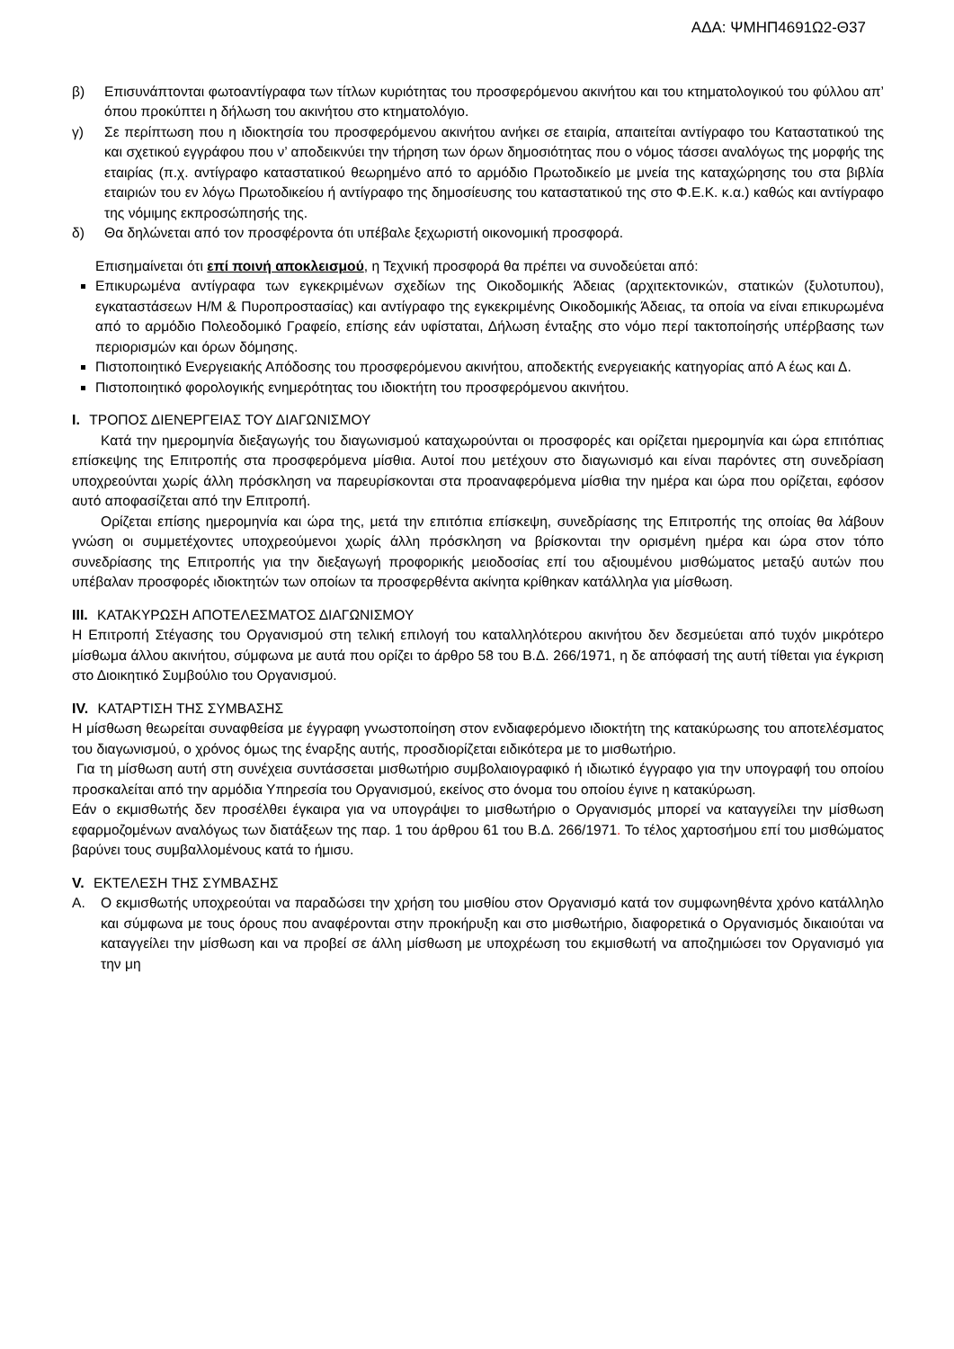ΑΔΑ: ΨΜΗΠ4691Ω2-Θ37
β) Επισυνάπτονται φωτοαντίγραφα των τίτλων κυριότητας του προσφερόμενου ακινήτου και του κτηματολογικού του φύλλου απ’ όπου προκύπτει η δήλωση του ακινήτου στο κτηματολόγιο.
γ) Σε περίπτωση που η ιδιοκτησία του προσφερόμενου ακινήτου ανήκει σε εταιρία, απαιτείται αντίγραφο του Καταστατικού της και σχετικού εγγράφου που ν’ αποδεικνύει την τήρηση των όρων δημοσιότητας που ο νόμος τάσσει αναλόγως της μορφής της εταιρίας (π.χ. αντίγραφο καταστατικού θεωρημένο από το αρμόδιο Πρωτοδικείο με μνεία της καταχώρησης του στα βιβλία εταιριών του εν λόγω Πρωτοδικείου ή αντίγραφο της δημοσίευσης του καταστατικού της στο Φ.Ε.Κ. κ.α.) καθώς και αντίγραφο της νόμιμης εκπροσώπησής της.
δ) Θα δηλώνεται από τον προσφέροντα ότι υπέβαλε ξεχωριστή οικονομική προσφορά.
Επισημαίνεται ότι επί ποινή αποκλεισμού, η Τεχνική προσφορά θα πρέπει να συνοδεύεται από:
Επικυρωμένα αντίγραφα των εγκεκριμένων σχεδίων της Οικοδομικής Άδειας (αρχιτεκτονικών, στατικών (ξυλοτυπου), εγκαταστάσεων Η/Μ & Πυροπροστασίας) και αντίγραφο της εγκεκριμένης Οικοδομικής Άδειας, τα οποία να είναι επικυρωμένα από το αρμόδιο Πολεοδομικό Γραφείο, επίσης εάν υφίσταται, Δήλωση ένταξης στο νόμο περί τακτοποίησής υπέρβασης των περιορισμών και όρων δόμησης.
Πιστοποιητικό Ενεργειακής Απόδοσης του προσφερόμενου ακινήτου, αποδεκτής ενεργειακής κατηγορίας από Α έως και Δ.
Πιστοποιητικό φορολογικής ενημερότητας του ιδιοκτήτη του προσφερόμενου ακινήτου.
I. ΤΡΟΠΟΣ ΔΙΕΝΕΡΓΕΙΑΣ ΤΟΥ ΔΙΑΓΩΝΙΣΜΟΥ
Κατά την ημερομηνία διεξαγωγής του διαγωνισμού καταχωρούνται οι προσφορές και ορίζεται ημερομηνία και ώρα επιτόπιας επίσκεψης της Επιτροπής στα προσφερόμενα μίσθια. Αυτοί που μετέχουν στο διαγωνισμό και είναι παρόντες στη συνεδρίαση υποχρεούνται χωρίς άλλη πρόσκληση να παρευρίσκονται στα προαναφερόμενα μίσθια την ημέρα και ώρα που ορίζεται, εφόσον αυτό αποφασίζεται από την Επιτροπή.
Ορίζεται επίσης ημερομηνία και ώρα της, μετά την επιτόπια επίσκεψη, συνεδρίασης της Επιτροπής της οποίας θα λάβουν γνώση οι συμμετέχοντες υποχρεούμενοι χωρίς άλλη πρόσκληση να βρίσκονται την ορισμένη ημέρα και ώρα στον τόπο συνεδρίασης της Επιτροπής για την διεξαγωγή προφορικής μειοδοσίας επί του αξιουμένου μισθώματος μεταξύ αυτών που υπέβαλαν προσφορές ιδιοκτητών των οποίων τα προσφερθέντα ακίνητα κρίθηκαν κατάλληλα για μίσθωση.
III. ΚΑΤΑΚΥΡΩΣΗ ΑΠΟΤΕΛΕΣΜΑΤΟΣ ΔΙΑΓΩΝΙΣΜΟΥ
Η Επιτροπή Στέγασης του Οργανισμού στη τελική επιλογή του καταλληλότερου ακινήτου δεν δεσμεύεται από τυχόν μικρότερο μίσθωμα άλλου ακινήτου, σύμφωνα με αυτά που ορίζει το άρθρο 58 του Β.Δ. 266/1971, η δε απόφασή της αυτή τίθεται για έγκριση στο Διοικητικό Συμβούλιο του Οργανισμού.
IV. ΚΑΤΑΡΤΙΣΗ ΤΗΣ ΣΥΜΒΑΣΗΣ
Η μίσθωση θεωρείται συναφθείσα με έγγραφη γνωστοποίηση στον ενδιαφερόμενο ιδιοκτήτη της κατακύρωσης του αποτελέσματος του διαγωνισμού, ο χρόνος όμως της έναρξης αυτής, προσδιορίζεται ειδικότερα με το μισθωτήριο.
Για τη μίσθωση αυτή στη συνέχεια συντάσσεται μισθωτήριο συμβολαιογραφικό ή ιδιωτικό έγγραφο για την υπογραφή του οποίου προσκαλείται από την αρμόδια Υπηρεσία του Οργανισμού, εκείνος στο όνομα του οποίου έγινε η κατακύρωση.
Εάν ο εκμισθωτής δεν προσέλθει έγκαιρα για να υπογράψει το μισθωτήριο ο Οργανισμός μπορεί να καταγγείλει την μίσθωση εφαρμοζομένων αναλόγως των διατάξεων της παρ. 1 του άρθρου 61 του Β.Δ. 266/1971. Το τέλος χαρτοσήμου επί του μισθώματος βαρύνει τους συμβαλλομένους κατά το ήμισυ.
V. ΕΚΤΕΛΕΣΗ ΤΗΣ ΣΥΜΒΑΣΗΣ
Α. Ο εκμισθωτής υποχρεούται να παραδώσει την χρήση του μισθίου στον Οργανισμό κατά τον συμφωνηθέντα χρόνο κατάλληλο και σύμφωνα με τους όρους που αναφέρονται στην προκήρυξη και στο μισθωτήριο, διαφορετικά ο Οργανισμός δικαιούται να καταγγείλει την μίσθωση και να προβεί σε άλλη μίσθωση με υποχρέωση του εκμισθωτή να αποζημιώσει τον Οργανισμό για την μη